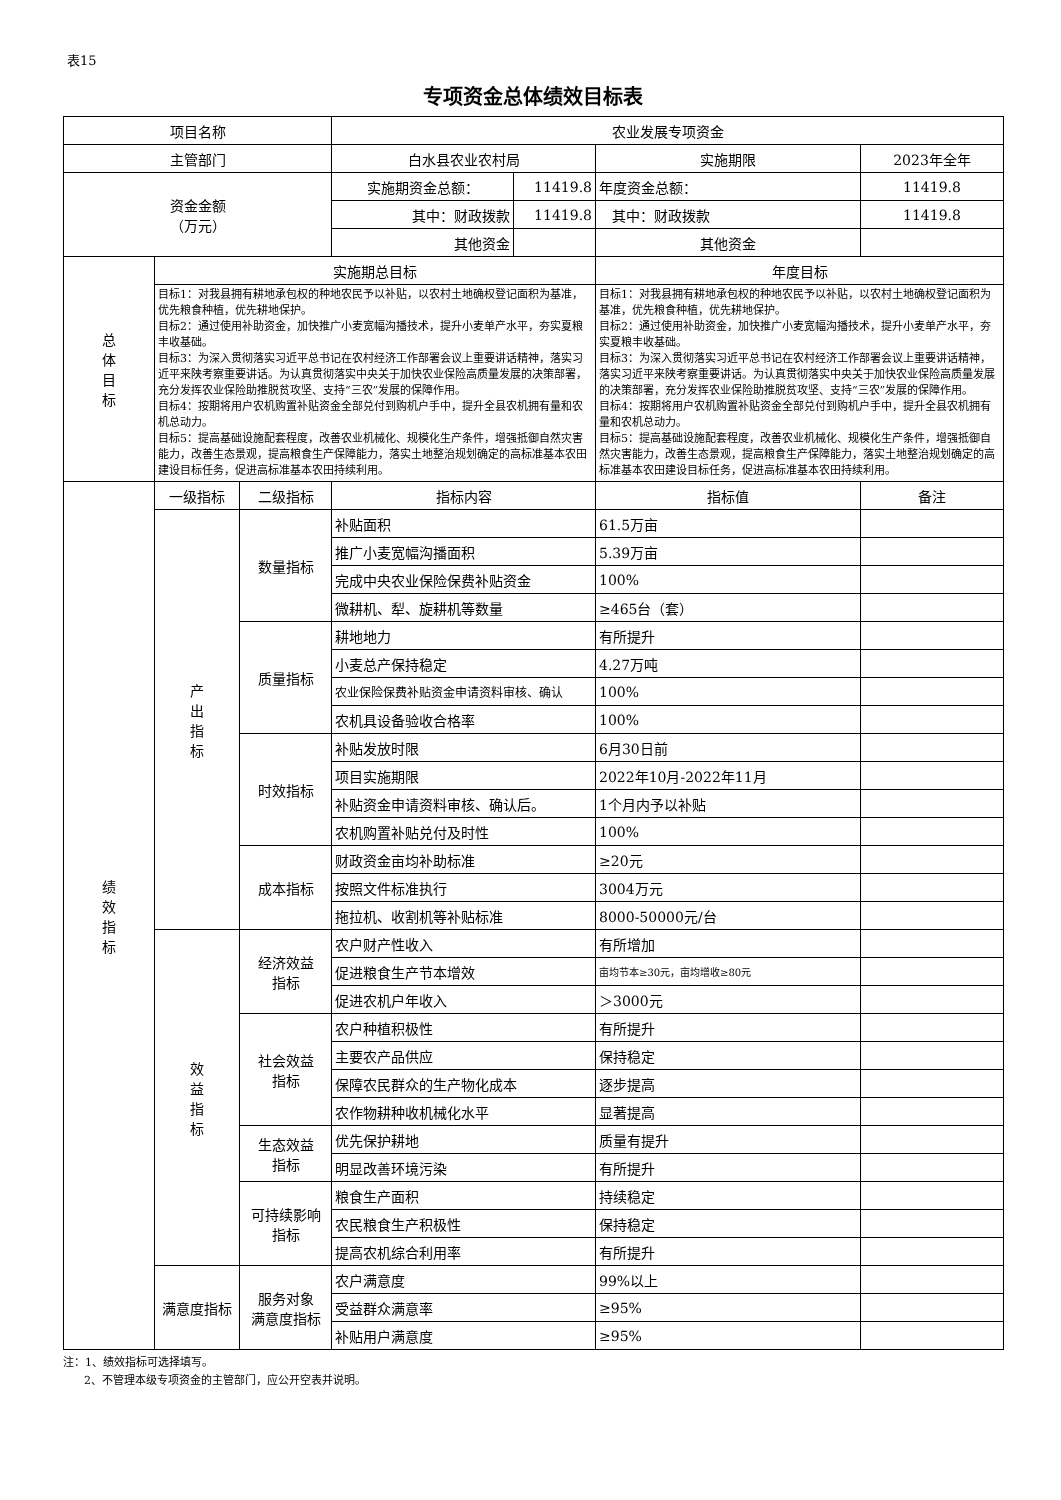表15
专项资金总体绩效目标表
| 项目名称 | | | 农业发展专项资金 | | | |
| 主管部门 | | | 白水县农业农村局 | | 实施期限 | 2023年全年 |
| 资金金额 （万元） | | | 实施期资金总额： | 11419.8 | 年度资金总额： | 11419.8 |
| | | | 其中：财政拨款 | 11419.8 | 其中：财政拨款 | 11419.8 |
| | | | 其他资金 | | 其他资金 | |
| 总 体 目 标 | 实施期总目标 | | | | 年度目标 | |
| | 目标1：对我县拥有耕地承包权的种地农民予以补贴，以农村土地确权登记面积为基准，优先粮食种植，优先耕地保护。 目标2：通过使用补助资金，加快推广小麦宽幅沟播技术，提升小麦单产水平，夯实夏粮丰收基础。 目标3：为深入贯彻落实习近平总书记在农村经济工作部署会议上重要讲话精神，落实习近平来陕考察重要讲话。为认真贯彻落实中央关于加快农业保险高质量发展的决策部署，充分发挥农业保险助推脱贫攻坚、支持“三农”发展的保障作用。 目标4：按期将用户农机购置补贴资金全部兑付到购机户手中，提升全县农机拥有量和农机总动力。 目标5：提高基础设施配套程度，改善农业机械化、规模化生产条件，增强抵御自然灾害能力，改善生态景观，提高粮食生产保障能力，落实土地整治规划确定的高标准基本农田建设目标任务，促进高标准基本农田持续利用。 | | | | 目标1：对我县拥有耕地承包权的种地农民予以补贴，以农村土地确权登记面积为基准，优先粮食种植，优先耕地保护。 目标2：通过使用补助资金，加快推广小麦宽幅沟播技术，提升小麦单产水平，夯实夏粮丰收基础。 目标3：为深入贯彻落实习近平总书记在农村经济工作部署会议上重要讲话精神，落实习近平来陕考察重要讲话。为认真贯彻落实中央关于加快农业保险高质量发展的决策部署，充分发挥农业保险助推脱贫攻坚、支持“三农”发展的保障作用。 目标4：按期将用户农机购置补贴资金全部兑付到购机户手中，提升全县农机拥有量和农机总动力。 目标5：提高基础设施配套程度，改善农业机械化、规模化生产条件，增强抵御自然灾害能力，改善生态景观，提高粮食生产保障能力，落实土地整治规划确定的高标准基本农田建设目标任务，促进高标准基本农田持续利用。 | |
| 绩 效 指 标 | 一级指标 | 二级指标 | 指标内容 | | 指标值 | 备注 |
| | 产 出 指 标 | 数量指标 | 补贴面积 | | 61.5万亩 | |
| | | | 推广小麦宽幅沟播面积 | | 5.39万亩 | |
| | | | 完成中央农业保险保费补贴资金 | | 100% | |
| | | | 微耕机、犁、旋耕机等数量 | | ≥465台（套） | |
| | | 质量指标 | 耕地地力 | | 有所提升 | |
| | | | 小麦总产保持稳定 | | 4.27万吨 | |
| | | | 农业保险保费补贴资金申请资料审核、确认 | | 100% | |
| | | | 农机具设备验收合格率 | | 100% | |
| | | 时效指标 | 补贴发放时限 | | 6月30日前 | |
| | | | 项目实施期限 | | 2022年10月-2022年11月 | |
| | | | 补贴资金申请资料审核、确认后。 | | 1个月内予以补贴 | |
| | | | 农机购置补贴兑付及时性 | | 100% | |
| | | 成本指标 | 财政资金亩均补助标准 | | ≥20元 | |
| | | | 按照文件标准执行 | | 3004万元 | |
| | | | 拖拉机、收割机等补贴标准 | | 8000-50000元/台 | |
| | 效 益 指 标 | 经济效益 指标 | 农户财产性收入 | | 有所增加 | |
| | | | 促进粮食生产节本增效 | | 亩均节本≥30元，亩均增收≥80元 | |
| | | | 促进农机户年收入 | | ＞3000元 | |
| | | 社会效益 指标 | 农户种植积极性 | | 有所提升 | |
| | | | 主要农产品供应 | | 保持稳定 | |
| | | | 保障农民群众的生产物化成本 | | 逐步提高 | |
| | | | 农作物耕种收机械化水平 | | 显著提高 | |
| | | 生态效益 指标 | 优先保护耕地 | | 质量有提升 | |
| | | | 明显改善环境污染 | | 有所提升 | |
| | | 可持续影响 指标 | 粮食生产面积 | | 持续稳定 | |
| | | | 农民粮食生产积极性 | | 保持稳定 | |
| | | | 提高农机综合利用率 | | 有所提升 | |
| | 满意度指标 | 服务对象 满意度指标 | 农户满意度 | | 99%以上 | |
| | | | 受益群众满意率 | | ≥95% | |
| | | | 补贴用户满意度 | | ≥95% | |
注：1、绩效指标可选择填写。
2、不管理本级专项资金的主管部门，应公开空表并说明。